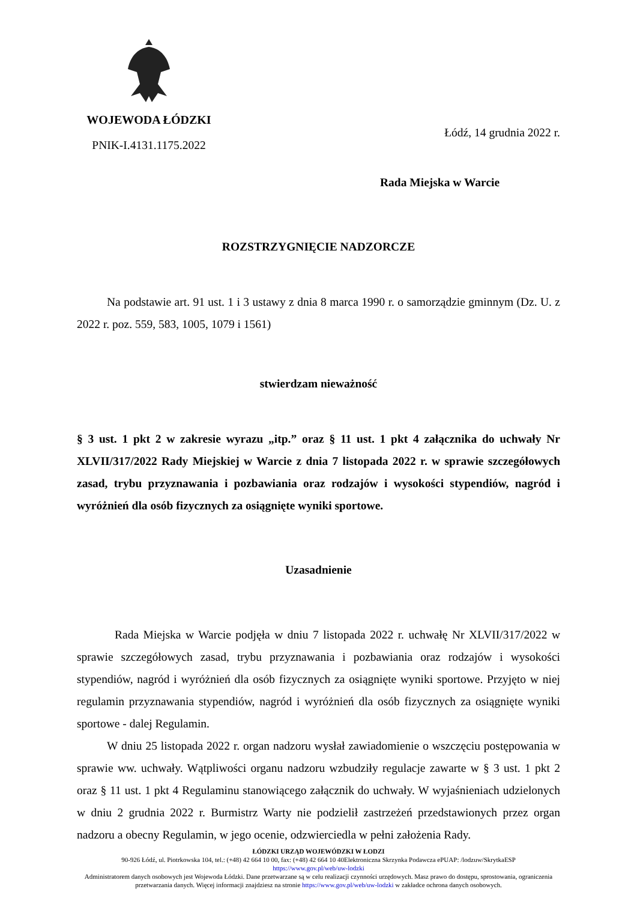WOJEWODA ŁÓDZKI
PNIK-I.4131.1175.2022
Łódź, 14 grudnia 2022 r.
Rada Miejska w Warcie
ROZSTRZYGNIĘCIE NADZORCZE
Na podstawie art. 91 ust. 1 i 3 ustawy z dnia 8 marca 1990 r. o samorządzie gminnym (Dz. U. z 2022 r. poz. 559, 583, 1005, 1079 i 1561)
stwierdzam nieważność
§ 3 ust. 1 pkt 2 w zakresie wyrazu „itp.” oraz § 11 ust. 1 pkt 4 załącznika do uchwały Nr XLVII/317/2022 Rady Miejskiej w Warcie z dnia 7 listopada 2022 r. w sprawie szczegółowych zasad, trybu przyznawania i pozbawiania oraz rodzajów i wysokości stypendiów, nagród i wyróżnień dla osób fizycznych za osiągnięte wyniki sportowe.
Uzasadnienie
Rada Miejska w Warcie podjęła w dniu 7 listopada 2022 r. uchwałę Nr XLVII/317/2022 w sprawie szczegółowych zasad, trybu przyznawania i pozbawiania oraz rodzajów i wysokości stypendiów, nagród i wyróżnień dla osób fizycznych za osiągnięte wyniki sportowe. Przyjęto w niej regulamin przyznawania stypendiów, nagród i wyróżnień dla osób fizycznych za osiągnięte wyniki sportowe - dalej Regulamin.
W dniu 25 listopada 2022 r. organ nadzoru wysłał zawiadomienie o wszczęciu postępowania w sprawie ww. uchwały. Wątpliwości organu nadzoru wzbudziły regulacje zawarte w § 3 ust. 1 pkt 2 oraz § 11 ust. 1 pkt 4 Regulaminu stanowiącego załącznik do uchwały. W wyjaśnieniach udzielonych w dniu 2 grudnia 2022 r. Burmistrz Warty nie podzielił zastrzeżeń przedstawionych przez organ nadzoru a obecny Regulamin, w jego ocenie, odzwierciedla w pełni założenia Rady.
ŁÓDZKI URZĄD WOJEWÓDZKI W ŁODZI
90-926 Łódź, ul. Piotrkowska 104, tel.: (+48) 42 664 10 00, fax: (+48) 42 664 10 40Elektroniczna Skrzynka Podawcza ePUAP: /lodzuw/SkrytkaESP
https://www.gov.pl/web/uw-lodzki
Administratorem danych osobowych jest Wojewoda Łódzki. Dane przetwarzane są w celu realizacji czynności urzędowych. Masz prawo do dostępu, sprostowania, ograniczenia przetwarzania danych. Więcej informacji znajdziesz na stronie https://www.gov.pl/web/uw-lodzki w zakładce ochrona danych osobowych.